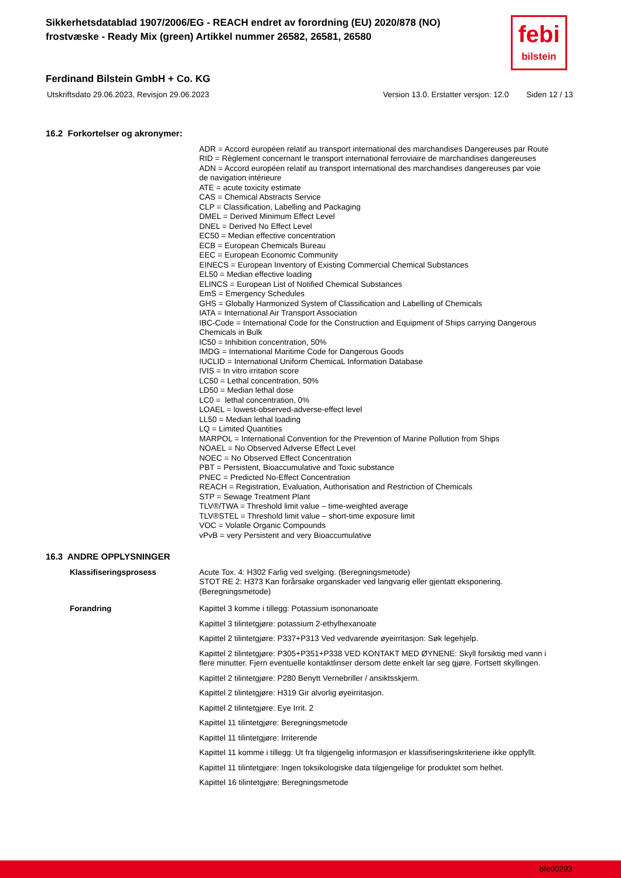Sikkerhetsdatablad 1907/2006/EG - REACH endret av forordning (EU) 2020/878 (NO)
frostvæske - Ready Mix (green) Artikkel nummer 26582, 26581, 26580
febi
bilstein
Ferdinand Bilstein GmbH + Co. KG
Utskriftsdato 29.06.2023, Revisjon 29.06.2023 Version 13.0. Erstatter versjon: 12.0 Siden 12 / 13
16.2 Forkortelser og akronymer:
ADR = Accord européen relatif au transport international des marchandises Dangereuses par Route
RID = Règlement concernant le transport international ferroviaire de marchandises dangereuses
ADN = Accord européen relatif au transport international des marchandises dangereuses par voie de navigation intérieure
ATE = acute toxicity estimate
CAS = Chemical Abstracts Service
CLP = Classification, Labelling and Packaging
DMEL = Derived Minimum Effect Level
DNEL = Derived No Effect Level
EC50 = Median effective concentration
ECB = European Chemicals Bureau
EEC = European Economic Community
EINECS = European Inventory of Existing Commercial Chemical Substances
EL50 = Median effective loading
ELINCS = European List of Notified Chemical Substances
EmS = Emergency Schedules
GHS = Globally Harmonized System of Classification and Labelling of Chemicals
IATA = International Air Transport Association
IBC-Code = International Code for the Construction and Equipment of Ships carrying Dangerous Chemicals in Bulk
IC50 = Inhibition concentration, 50%
IMDG = International Maritime Code for Dangerous Goods
IUCLID = International Uniform ChemicaL Information Database
IVIS = In vitro irritation score
LC50 = Lethal concentration, 50%
LD50 = Median lethal dose
LC0 = lethal concentration, 0%
LOAEL = lowest-observed-adverse-effect level
LL50 = Median lethal loading
LQ = Limited Quantities
MARPOL = International Convention for the Prevention of Marine Pollution from Ships
NOAEL = No Observed Adverse Effect Level
NOEC = No Observed Effect Concentration
PBT = Persistent, Bioaccumulative and Toxic substance
PNEC = Predicted No-Effect Concentration
REACH = Registration, Evaluation, Authorisation and Restriction of Chemicals
STP = Sewage Treatment Plant
TLV®/TWA = Threshold limit value – time-weighted average
TLV®STEL = Threshold limit value – short-time exposure limit
VOC = Volatile Organic Compounds
vPvB = very Persistent and very Bioaccumulative
16.3 ANDRE OPPLYSNINGER
Klassifiseringsprosess Acute Tox. 4: H302 Farlig ved svelging. (Beregningsmetode)
STOT RE 2: H373 Kan forårsake organskader ved langvarig eller gjentatt eksponering. (Beregningsmetode)
Forandring Kapittel 3 komme i tillegg: Potassium isononanoate
Kapittel 3 tilintetgjøre: potassium 2-ethylhexanoate
Kapittel 2 tilintetgjøre: P337+P313 Ved vedvarende øyeirritasjon: Søk legehjelp.
Kapittel 2 tilintetgjøre: P305+P351+P338 VED KONTAKT MED ØYNENE: Skyll forsiktig med vann i flere minutter. Fjern eventuelle kontaktlinser dersom dette enkelt lar seg gjøre. Fortsett skyllingen.
Kapittel 2 tilintetgjøre: P280 Benytt Vernebriller / ansiktsskjerm.
Kapittel 2 tilintetgjøre: H319 Gir alvorlig øyeirritasjon.
Kapittel 2 tilintetgjøre: Eye Irrit. 2
Kapittel 11 tilintetgjøre: Beregningsmetode
Kapittel 11 tilintetgjøre: Irriterende
Kapittel 11 komme i tillegg: Ut fra tilgjengelig informasjon er klassifiseringskriteriene ikke oppfyllt.
Kapittel 11 tilintetgjøre: Ingen toksikologiske data tilgjengelige for produktet som helhet.
Kapittel 16 tilintetgjøre: Beregningsmetode
bfe00293